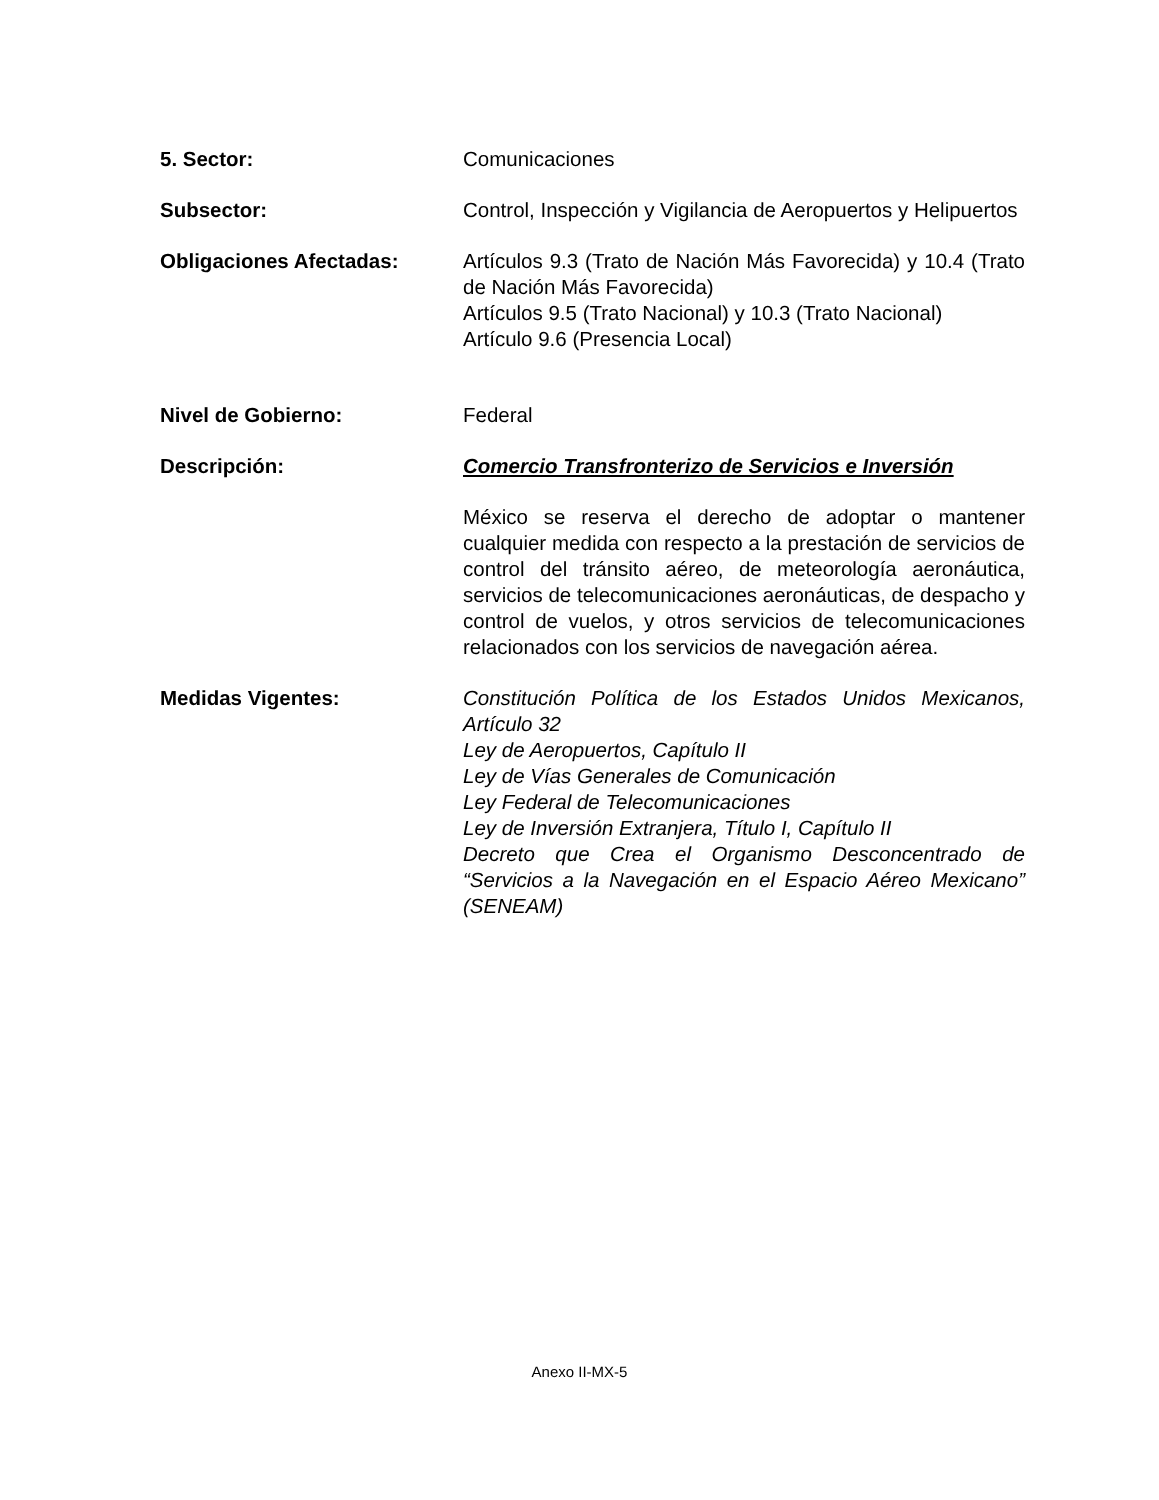5. Sector: Comunicaciones
Subsector: Control, Inspección y Vigilancia de Aeropuertos y Helipuertos
Obligaciones Afectadas: Artículos 9.3 (Trato de Nación Más Favorecida) y 10.4 (Trato de Nación Más Favorecida)
Artículos 9.5 (Trato Nacional) y 10.3 (Trato Nacional)
Artículo 9.6 (Presencia Local)
Nivel de Gobierno: Federal
Descripción: Comercio Transfronterizo de Servicios e Inversión
México se reserva el derecho de adoptar o mantener cualquier medida con respecto a la prestación de servicios de control del tránsito aéreo, de meteorología aeronáutica, servicios de telecomunicaciones aeronáuticas, de despacho y control de vuelos, y otros servicios de telecomunicaciones relacionados con los servicios de navegación aérea.
Medidas Vigentes: Constitución Política de los Estados Unidos Mexicanos, Artículo 32
Ley de Aeropuertos, Capítulo II
Ley de Vías Generales de Comunicación
Ley Federal de Telecomunicaciones
Ley de Inversión Extranjera, Título I, Capítulo II
Decreto que Crea el Organismo Desconcentrado de “Servicios a la Navegación en el Espacio Aéreo Mexicano” (SENEAM)
Anexo II-MX-5